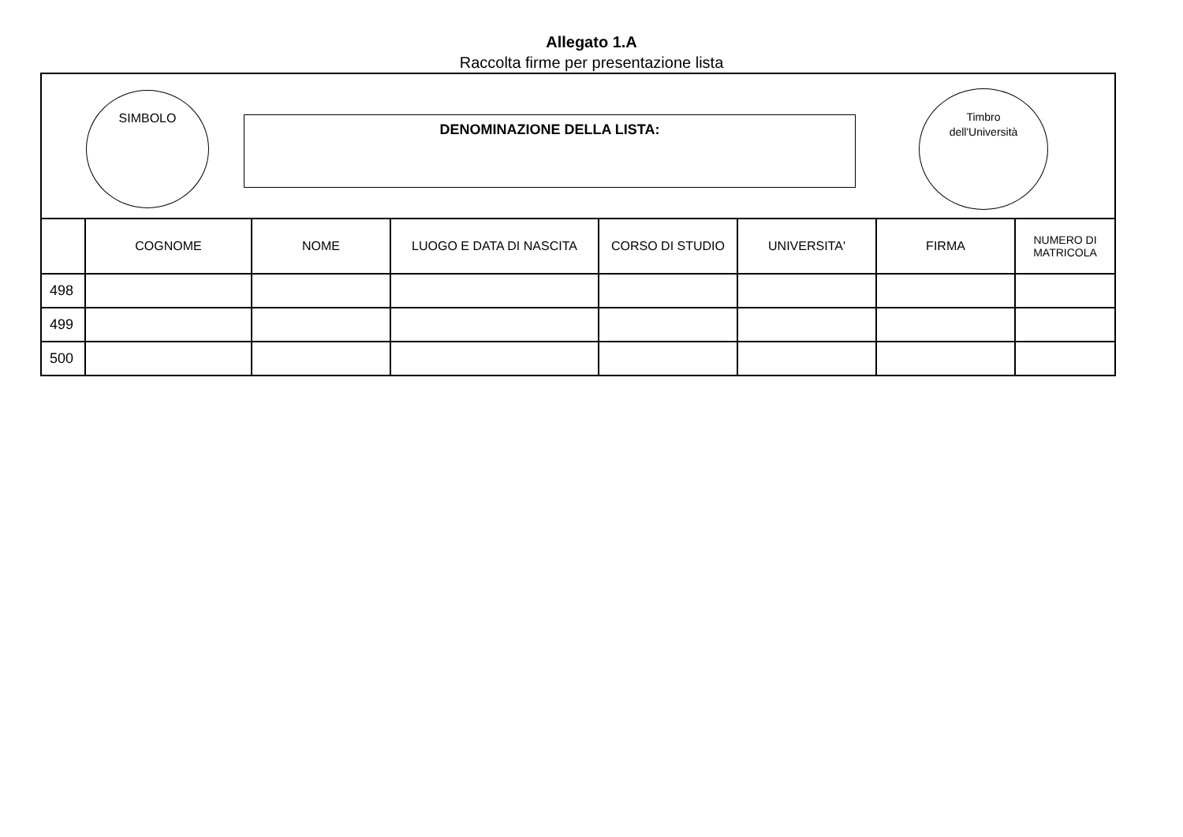Allegato 1.A
Raccolta firme per presentazione lista
SIMBOLO
DENOMINAZIONE DELLA LISTA:
Timbro
dell'Università
| | COGNOME | NOME | LUOGO E DATA DI NASCITA | CORSO DI STUDIO | UNIVERSITA' | FIRMA | NUMERO DI MATRICOLA |
| --- | --- | --- | --- | --- | --- | --- | --- |
| 498 | | | | | | | |
| 499 | | | | | | | |
| 500 | | | | | | | |